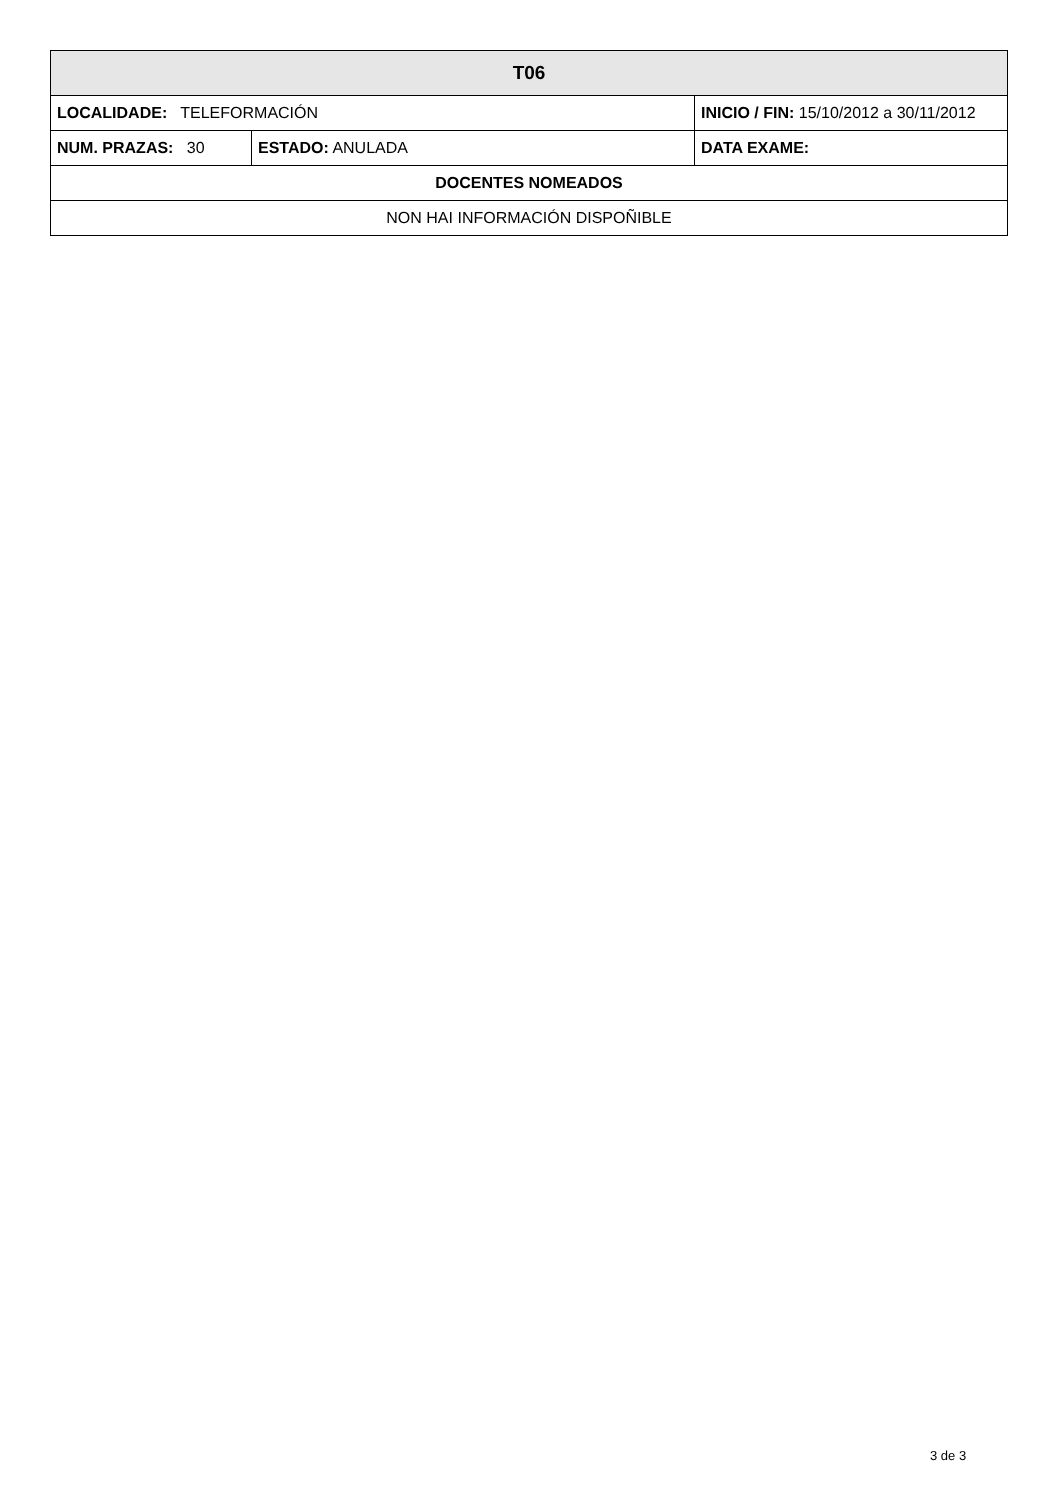| T06 | | | |
| LOCALIDADE: TELEFORMACIÓN | | INICIO / FIN: 15/10/2012 a 30/11/2012 | |
| NUM. PRAZAS: 30 | ESTADO: ANULADA | | DATA EXAME: |
| DOCENTES NOMEADOS | | | |
| NON HAI INFORMACIÓN DISPOÑIBLE | | | |
3 de 3